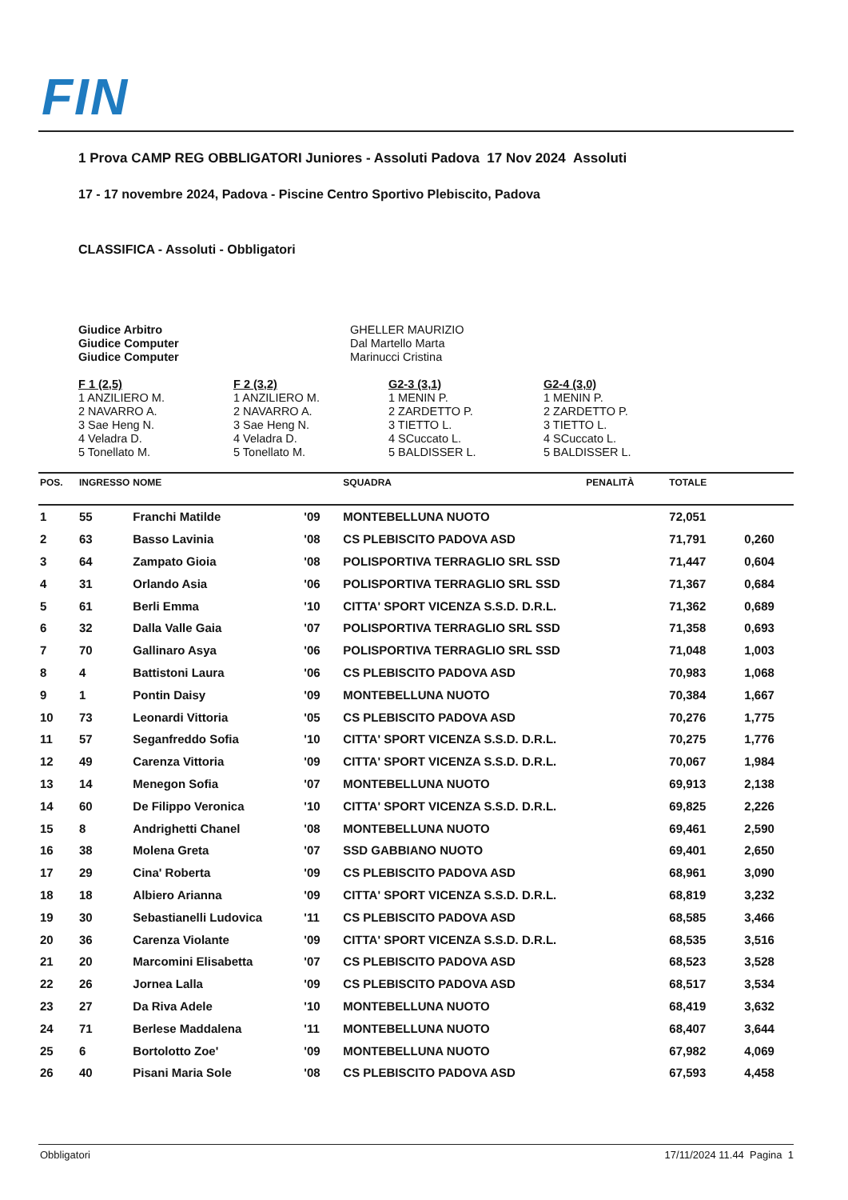FIN
1 Prova CAMP REG OBBLIGATORI Juniores - Assoluti Padova 17 Nov 2024 Assoluti
17 - 17 novembre 2024, Padova - Piscine Centro Sportivo Plebiscito, Padova
CLASSIFICA - Assoluti - Obbligatori
Giudice Arbitro
Giudice Computer
Giudice Computer
GHELLER MAURIZIO
Dal Martello Marta
Marinucci Cristina
F 1 (2,5)
1 ANZILIERO M.
2 NAVARRO A.
3 Sae Heng N.
4 Veladra D.
5 Tonellato M.
F 2 (3,2)
1 ANZILIERO M.
2 NAVARRO A.
3 Sae Heng N.
4 Veladra D.
5 Tonellato M.
G2-3 (3,1)
1 MENIN P.
2 ZARDETTO P.
3 TIETTO L.
4 SCuccato L.
5 BALDISSER L.
G2-4 (3,0)
1 MENIN P.
2 ZARDETTO P.
3 TIETTO L.
4 SCuccato L.
5 BALDISSER L.
| POS. | INGRESSO | NOME | | SQUADRA | PENALITÀ | TOTALE | |
| --- | --- | --- | --- | --- | --- | --- | --- |
| 1 | 55 | Franchi Matilde | '09 | MONTEBELLUNA NUOTO | | 72,051 | |
| 2 | 63 | Basso Lavinia | '08 | CS PLEBISCITO PADOVA ASD | | 71,791 | 0,260 |
| 3 | 64 | Zampato Gioia | '08 | POLISPORTIVA TERRAGLIO SRL SSD | | 71,447 | 0,604 |
| 4 | 31 | Orlando Asia | '06 | POLISPORTIVA TERRAGLIO SRL SSD | | 71,367 | 0,684 |
| 5 | 61 | Berli Emma | '10 | CITTA' SPORT VICENZA S.S.D. D.R.L. | | 71,362 | 0,689 |
| 6 | 32 | Dalla Valle Gaia | '07 | POLISPORTIVA TERRAGLIO SRL SSD | | 71,358 | 0,693 |
| 7 | 70 | Gallinaro Asya | '06 | POLISPORTIVA TERRAGLIO SRL SSD | | 71,048 | 1,003 |
| 8 | 4 | Battistoni Laura | '06 | CS PLEBISCITO PADOVA ASD | | 70,983 | 1,068 |
| 9 | 1 | Pontin Daisy | '09 | MONTEBELLUNA NUOTO | | 70,384 | 1,667 |
| 10 | 73 | Leonardi Vittoria | '05 | CS PLEBISCITO PADOVA ASD | | 70,276 | 1,775 |
| 11 | 57 | Seganfreddo Sofia | '10 | CITTA' SPORT VICENZA S.S.D. D.R.L. | | 70,275 | 1,776 |
| 12 | 49 | Carenza Vittoria | '09 | CITTA' SPORT VICENZA S.S.D. D.R.L. | | 70,067 | 1,984 |
| 13 | 14 | Menegon Sofia | '07 | MONTEBELLUNA NUOTO | | 69,913 | 2,138 |
| 14 | 60 | De Filippo Veronica | '10 | CITTA' SPORT VICENZA S.S.D. D.R.L. | | 69,825 | 2,226 |
| 15 | 8 | Andrighetti Chanel | '08 | MONTEBELLUNA NUOTO | | 69,461 | 2,590 |
| 16 | 38 | Molena Greta | '07 | SSD GABBIANO NUOTO | | 69,401 | 2,650 |
| 17 | 29 | Cina' Roberta | '09 | CS PLEBISCITO PADOVA ASD | | 68,961 | 3,090 |
| 18 | 18 | Albiero Arianna | '09 | CITTA' SPORT VICENZA S.S.D. D.R.L. | | 68,819 | 3,232 |
| 19 | 30 | Sebastianelli Ludovica | '11 | CS PLEBISCITO PADOVA ASD | | 68,585 | 3,466 |
| 20 | 36 | Carenza Violante | '09 | CITTA' SPORT VICENZA S.S.D. D.R.L. | | 68,535 | 3,516 |
| 21 | 20 | Marcomini Elisabetta | '07 | CS PLEBISCITO PADOVA ASD | | 68,523 | 3,528 |
| 22 | 26 | Jornea Lalla | '09 | CS PLEBISCITO PADOVA ASD | | 68,517 | 3,534 |
| 23 | 27 | Da Riva Adele | '10 | MONTEBELLUNA NUOTO | | 68,419 | 3,632 |
| 24 | 71 | Berlese Maddalena | '11 | MONTEBELLUNA NUOTO | | 68,407 | 3,644 |
| 25 | 6 | Bortolotto Zoe' | '09 | MONTEBELLUNA NUOTO | | 67,982 | 4,069 |
| 26 | 40 | Pisani Maria Sole | '08 | CS PLEBISCITO PADOVA ASD | | 67,593 | 4,458 |
Obbligatori 17/11/2024 11.44 Pagina 1